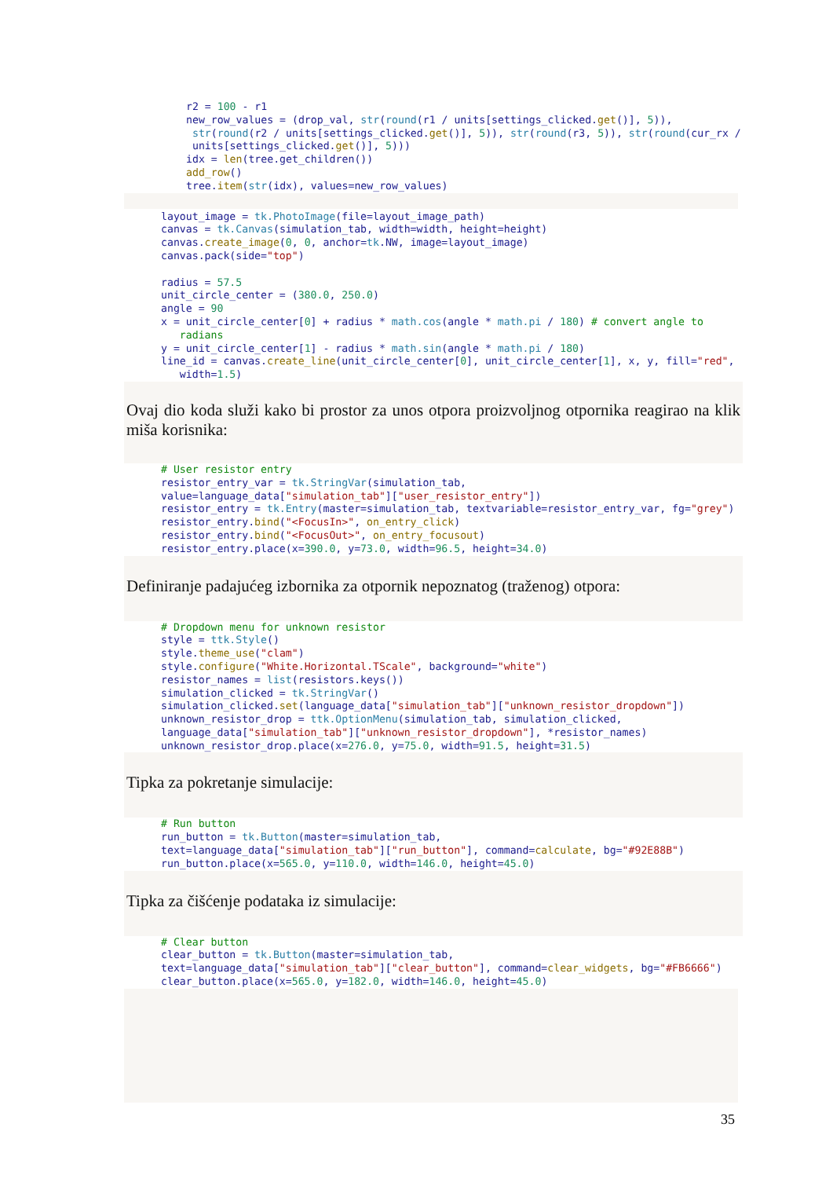r2 = 100 - r1
new_row_values = (drop_val, str(round(r1 / units[settings_clicked.get()], 5)),
 str(round(r2 / units[settings_clicked.get()], 5)), str(round(r3, 5)), str(round(cur_rx /
 units[settings_clicked.get()], 5)))
idx = len(tree.get_children())
add_row()
tree.item(str(idx), values=new_row_values)
layout_image = tk.PhotoImage(file=layout_image_path)
canvas = tk.Canvas(simulation_tab, width=width, height=height)
canvas.create_image(0, 0, anchor=tk.NW, image=layout_image)
canvas.pack(side="top")

radius = 57.5
unit_circle_center = (380.0, 250.0)
angle = 90
x = unit_circle_center[0] + radius * math.cos(angle * math.pi / 180) # convert angle to
   radians
y = unit_circle_center[1] - radius * math.sin(angle * math.pi / 180)
line_id = canvas.create_line(unit_circle_center[0], unit_circle_center[1], x, y, fill="red",
   width=1.5)
Ovaj dio koda služi kako bi prostor za unos otpora proizvoljnog otpornika reagirao na klik miša korisnika:
# User resistor entry
resistor_entry_var = tk.StringVar(simulation_tab,
value=language_data["simulation_tab"]["user_resistor_entry"])
resistor_entry = tk.Entry(master=simulation_tab, textvariable=resistor_entry_var, fg="grey")
resistor_entry.bind("<FocusIn>", on_entry_click)
resistor_entry.bind("<FocusOut>", on_entry_focusout)
resistor_entry.place(x=390.0, y=73.0, width=96.5, height=34.0)
Definiranje padajućeg izbornika za otpornik nepoznatog (traženog) otpora:
# Dropdown menu for unknown resistor
style = ttk.Style()
style.theme_use("clam")
style.configure("White.Horizontal.TScale", background="white")
resistor_names = list(resistors.keys())
simulation_clicked = tk.StringVar()
simulation_clicked.set(language_data["simulation_tab"]["unknown_resistor_dropdown"])
unknown_resistor_drop = ttk.OptionMenu(simulation_tab, simulation_clicked,
language_data["simulation_tab"]["unknown_resistor_dropdown"], *resistor_names)
unknown_resistor_drop.place(x=276.0, y=75.0, width=91.5, height=31.5)
Tipka za pokretanje simulacije:
# Run button
run_button = tk.Button(master=simulation_tab,
text=language_data["simulation_tab"]["run_button"], command=calculate, bg="#92E88B")
run_button.place(x=565.0, y=110.0, width=146.0, height=45.0)
Tipka za čišćenje podataka iz simulacije:
# Clear button
clear_button = tk.Button(master=simulation_tab,
text=language_data["simulation_tab"]["clear_button"], command=clear_widgets, bg="#FB6666")
clear_button.place(x=565.0, y=182.0, width=146.0, height=45.0)
35